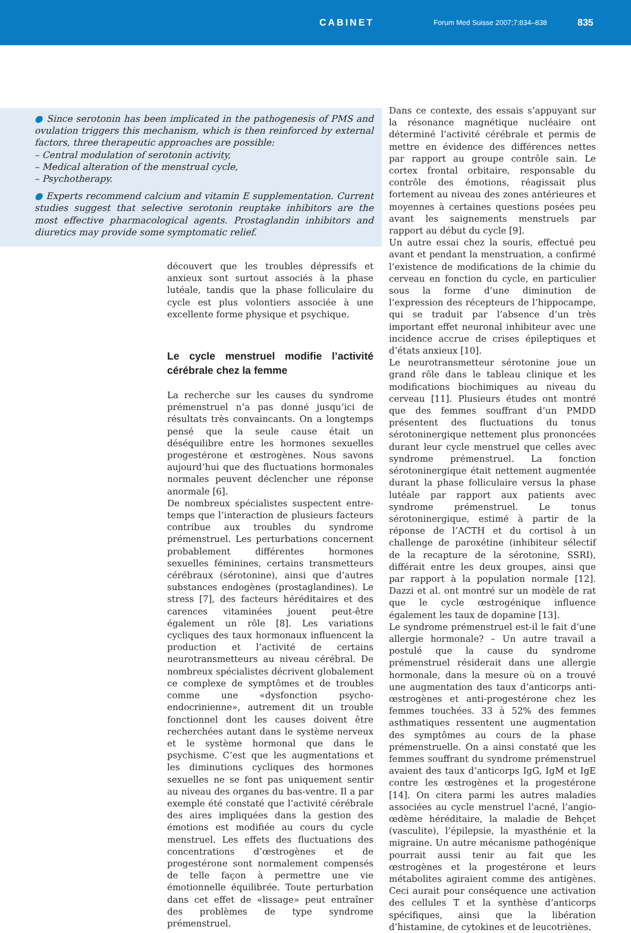CABINET Forum Med Suisse 2007;7:834–838 835
● Since serotonin has been implicated in the pathogenesis of PMS and ovulation triggers this mechanism, which is then reinforced by external factors, three therapeutic approaches are possible:
– Central modulation of serotonin activity,
– Medical alteration of the menstrual cycle,
– Psychotherapy.
● Experts recommend calcium and vitamin E supplementation. Current studies suggest that selective serotonin reuptake inhibitors are the most effective pharmacological agents. Prostaglandin inhibitors and diuretics may provide some symptomatic relief.
découvert que les troubles dépressifs et anxieux sont surtout associés à la phase lutéale, tandis que la phase folliculaire du cycle est plus volontiers associée à une excellente forme physique et psychique.
Le cycle menstruel modifie l’activité cérébrale chez la femme
La recherche sur les causes du syndrome prémenstruel n’a pas donné jusqu’ici de résultats très convaincants. On a longtemps pensé que la seule cause était un déséquilibre entre les hormones sexuelles progestérone et œstrogènes. Nous savons aujourd’hui que des fluctuations hormonales normales peuvent déclencher une réponse anormale [6].
De nombreux spécialistes suspectent entre-temps que l’interaction de plusieurs facteurs contribue aux troubles du syndrome prémenstruel. Les perturbations concernent probablement différentes hormones sexuelles féminines, certains transmetteurs cérébraux (sérotonine), ainsi que d’autres substances endogènes (prostaglandines). Le stress [7], des facteurs héréditaires et des carences vitaminées jouent peut-être également un rôle [8]. Les variations cycliques des taux hormonaux influencent la production et l’activité de certains neurotransmetteurs au niveau cérébral. De nombreux spécialistes décrivent globalement ce complexe de symptômes et de troubles comme une «dysfonction psycho-endocrinienne», autrement dit un trouble fonctionnel dont les causes doivent être recherchées autant dans le système nerveux et le système hormonal que dans le psychisme. C’est que les augmentations et les diminutions cycliques des hormones sexuelles ne se font pas uniquement sentir au niveau des organes du bas-ventre. Il a par exemple été constaté que l’activité cérébrale des aires impliquées dans la gestion des émotions est modifiée au cours du cycle menstruel. Les effets des fluctuations des concentrations d’œstrogènes et de progestérone sont normalement compensés de telle façon à permettre une vie émotionnelle équilibrée. Toute perturbation dans cet effet de «lissage» peut entraîner des problèmes de type syndrome prémenstruel.
Dans ce contexte, des essais s’appuyant sur la résonance magnétique nucléaire ont déterminé l’activité cérébrale et permis de mettre en évidence des différences nettes par rapport au groupe contrôle sain. Le cortex frontal orbitaire, responsable du contrôle des émotions, réagissait plus fortement au niveau des zones antérieures et moyennes à certaines questions posées peu avant les saignements menstruels par rapport au début du cycle [9].
Un autre essai chez la souris, effectué peu avant et pendant la menstruation, a confirmé l’existence de modifications de la chimie du cerveau en fonction du cycle, en particulier sous la forme d’une diminution de l’expression des récepteurs de l’hippocampe, qui se traduit par l’absence d’un très important effet neuronal inhibiteur avec une incidence accrue de crises épileptiques et d’états anxieux [10].
Le neurotransmetteur sérotonine joue un grand rôle dans le tableau clinique et les modifications biochimiques au niveau du cerveau [11]. Plusieurs études ont montré que des femmes souffrant d’un PMDD présentent des fluctuations du tonus sérotoninergique nettement plus prononcées durant leur cycle menstruel que celles avec syndrome prémenstruel. La fonction sérotoninergique était nettement augmentée durant la phase folliculaire versus la phase lutéale par rapport aux patients avec syndrome prémenstruel. Le tonus sérotoninergique, estimé à partir de la réponse de l’ACTH et du cortisol à un challenge de paroxétine (inhibiteur sélectif de la recapture de la sérotonine, SSRI), différait entre les deux groupes, ainsi que par rapport à la population normale [12]. Dazzi et al. ont montré sur un modèle de rat que le cycle œstrogénique influence également les taux de dopamine [13].
Le syndrome prémenstruel est-il le fait d’une allergie hormonale? – Un autre travail a postulé que la cause du syndrome prémenstruel résiderait dans une allergie hormonale, dans la mesure où on a trouvé une augmentation des taux d’anticorps anti-œstrogènes et anti-progestérone chez les femmes touchées. 33 à 52% des femmes asthmatiques ressentent une augmentation des symptômes au cours de la phase prémenstruelle. On a ainsi constaté que les femmes souffrant du syndrome prémenstruel avaient des taux d’anticorps IgG, IgM et IgE contre les œstrogènes et la progestérone [14]. On citera parmi les autres maladies associées au cycle menstruel l’acné, l’angio-œdème héréditaire, la maladie de Behçet (vasculite), l’épilepsie, la myasthénie et la migraine. Un autre mécanisme pathogénique pourrait aussi tenir au fait que les œstrogènes et la progestérone et leurs métabolites agiraient comme des antigènes. Ceci aurait pour conséquence une activation des cellules T et la synthèse d’anticorps spécifiques, ainsi que la libération d’histamine, de cytokines et de leucotriènes.